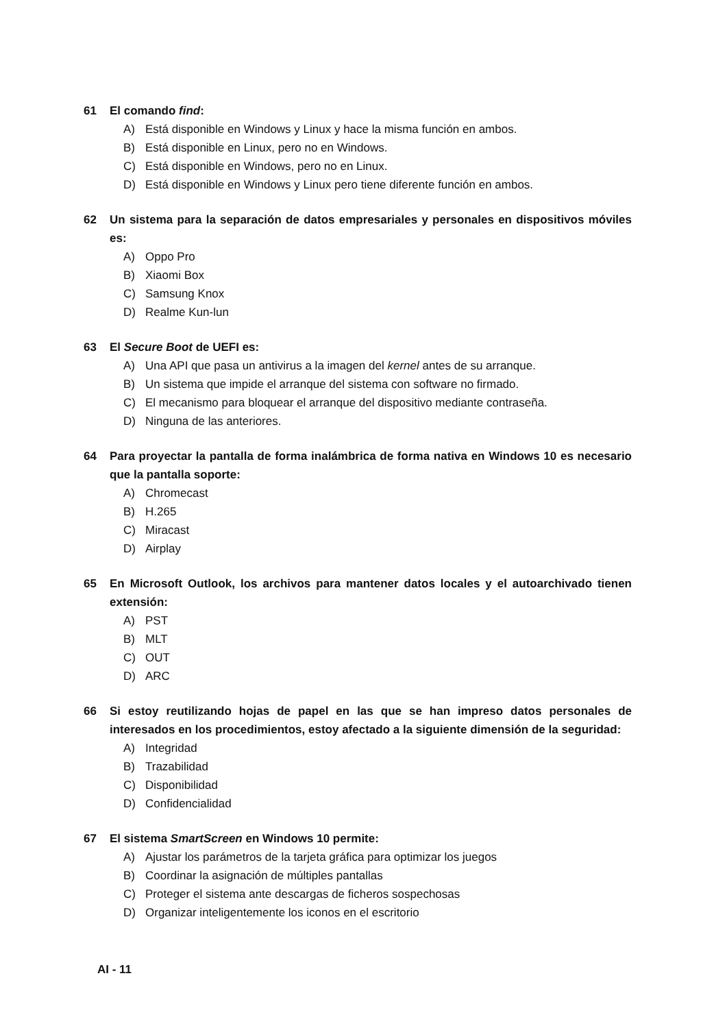61 El comando find:
A) Está disponible en Windows y Linux y hace la misma función en ambos.
B) Está disponible en Linux, pero no en Windows.
C) Está disponible en Windows, pero no en Linux.
D) Está disponible en Windows y Linux pero tiene diferente función en ambos.
62 Un sistema para la separación de datos empresariales y personales en dispositivos móviles es:
A) Oppo Pro
B) Xiaomi Box
C) Samsung Knox
D) Realme Kun-lun
63 El Secure Boot de UEFI es:
A) Una API que pasa un antivirus a la imagen del kernel antes de su arranque.
B) Un sistema que impide el arranque del sistema con software no firmado.
C) El mecanismo para bloquear el arranque del dispositivo mediante contraseña.
D) Ninguna de las anteriores.
64 Para proyectar la pantalla de forma inalámbrica de forma nativa en Windows 10 es necesario que la pantalla soporte:
A) Chromecast
B) H.265
C) Miracast
D) Airplay
65 En Microsoft Outlook, los archivos para mantener datos locales y el autoarchivado tienen extensión:
A) PST
B) MLT
C) OUT
D) ARC
66 Si estoy reutilizando hojas de papel en las que se han impreso datos personales de interesados en los procedimientos, estoy afectado a la siguiente dimensión de la seguridad:
A) Integridad
B) Trazabilidad
C) Disponibilidad
D) Confidencialidad
67 El sistema SmartScreen en Windows 10 permite:
A) Ajustar los parámetros de la tarjeta gráfica para optimizar los juegos
B) Coordinar la asignación de múltiples pantallas
C) Proteger el sistema ante descargas de ficheros sospechosas
D) Organizar inteligentemente los iconos en el escritorio
AI - 11